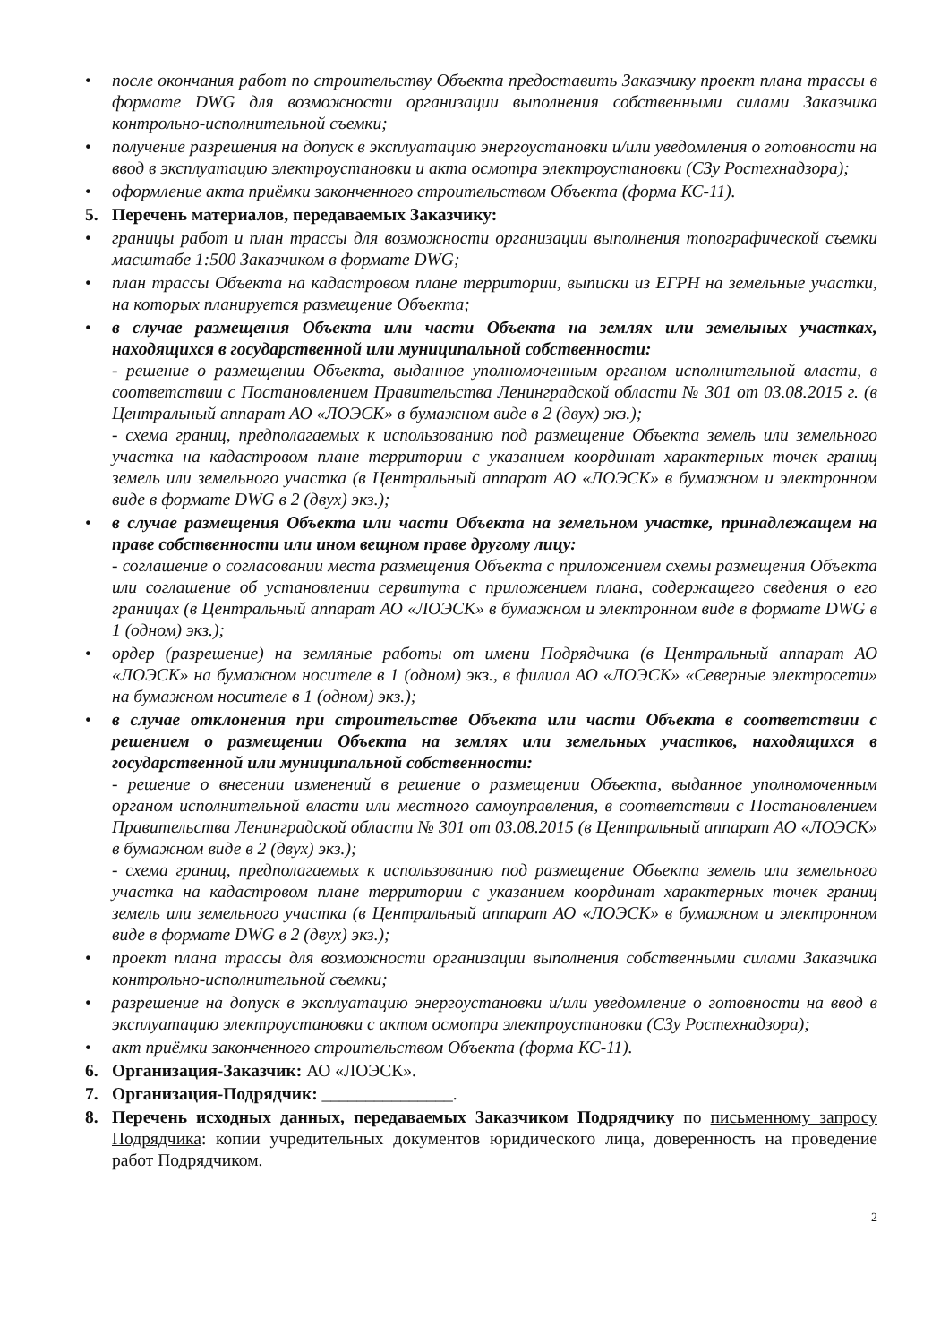• после окончания работ по строительству Объекта предоставить Заказчику проект плана трассы в формате DWG для возможности организации выполнения собственными силами Заказчика контрольно-исполнительной съемки;
• получение разрешения на допуск в эксплуатацию энергоустановки и/или уведомления о готовности на ввод в эксплуатацию электроустановки и акта осмотра электроустановки (СЗу Ростехнадзора);
• оформление акта приёмки законченного строительством Объекта (форма КС-11).
5. Перечень материалов, передаваемых Заказчику:
• границы работ и план трассы для возможности организации выполнения топографической съемки масштабе 1:500 Заказчиком в формате DWG;
• план трассы Объекта на кадастровом плане территории, выписки из ЕГРН на земельные участки, на которых планируется размещение Объекта;
• в случае размещения Объекта или части Объекта на землях или земельных участках, находящихся в государственной или муниципальной собственности:
- решение о размещении Объекта, выданное уполномоченным органом исполнительной власти, в соответствии с Постановлением Правительства Ленинградской области № 301 от 03.08.2015 г. (в Центральный аппарат АО «ЛОЭСК» в бумажном виде в 2 (двух) экз.);
- схема границ, предполагаемых к использованию под размещение Объекта земель или земельного участка на кадастровом плане территории с указанием координат характерных точек границ земель или земельного участка (в Центральный аппарат АО «ЛОЭСК» в бумажном и электронном виде в формате DWG в 2 (двух) экз.);
• в случае размещения Объекта или части Объекта на земельном участке, принадлежащем на праве собственности или ином вещном праве другому лицу:
- соглашение о согласовании места размещения Объекта с приложением схемы размещения Объекта или соглашение об установлении сервитута с приложением плана, содержащего сведения о его границах (в Центральный аппарат АО «ЛОЭСК» в бумажном и электронном виде в формате DWG в 1 (одном) экз.);
• ордер (разрешение) на земляные работы от имени Подрядчика (в Центральный аппарат АО «ЛОЭСК» на бумажном носителе в 1 (одном) экз., в филиал АО «ЛОЭСК» «Северные электросети» на бумажном носителе в 1 (одном) экз.);
• в случае отклонения при строительстве Объекта или части Объекта в соответствии с решением о размещении Объекта на землях или земельных участков, находящихся в государственной или муниципальной собственности:
- решение о внесении изменений в решение о размещении Объекта, выданное уполномоченным органом исполнительной власти или местного самоуправления, в соответствии с Постановлением Правительства Ленинградской области № 301 от 03.08.2015 (в Центральный аппарат АО «ЛОЭСК» в бумажном виде в 2 (двух) экз.);
- схема границ, предполагаемых к использованию под размещение Объекта земель или земельного участка на кадастровом плане территории с указанием координат характерных точек границ земель или земельного участка (в Центральный аппарат АО «ЛОЭСК» в бумажном и электронном виде в формате DWG в 2 (двух) экз.);
• проект плана трассы для возможности организации выполнения собственными силами Заказчика контрольно-исполнительной съемки;
• разрешение на допуск в эксплуатацию энергоустановки и/или уведомление о готовности на ввод в эксплуатацию электроустановки с актом осмотра электроустановки (СЗу Ростехнадзора);
• акт приёмки законченного строительством Объекта (форма КС-11).
6. Организация-Заказчик: АО «ЛОЭСК».
7. Организация-Подрядчик: _______________.
8. Перечень исходных данных, передаваемых Заказчиком Подрядчику по письменному запросу Подрядчика: копии учредительных документов юридического лица, доверенность на проведение работ Подрядчиком.
2